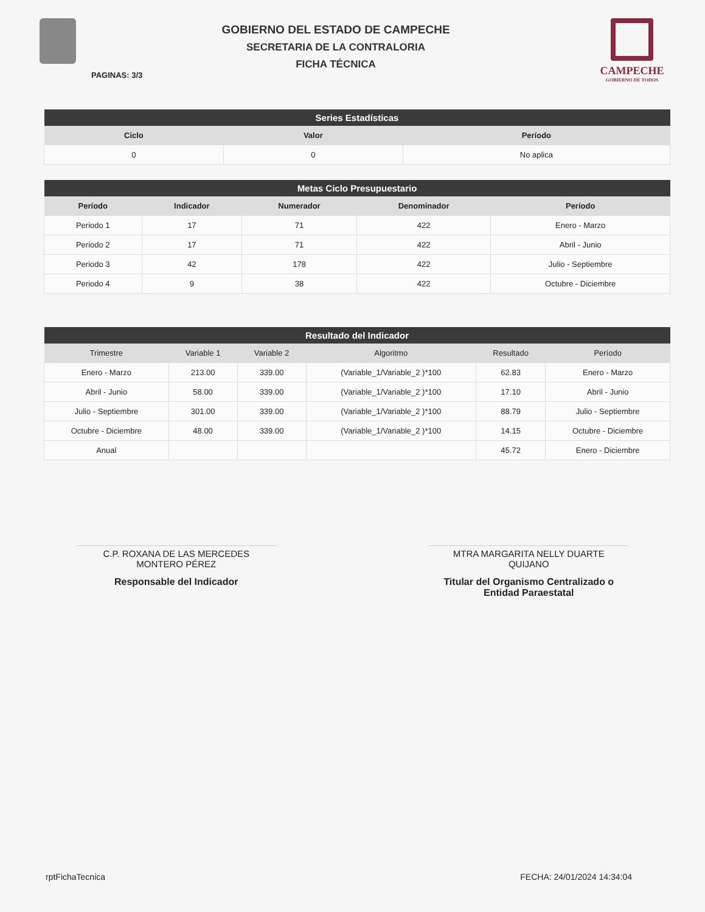GOBIERNO DEL ESTADO DE CAMPECHE
SECRETARIA DE LA CONTRALORIA
FICHA TÉCNICA
CAMPECHE
GOBIERNO DE TODOS
PAGINAS: 3/3
| Series Estadísticas | | |
| --- | --- | --- |
| Ciclo | Valor | Período |
| 0 | 0 | No aplica |
| Metas Ciclo Presupuestario | | | | |
| --- | --- | --- | --- | --- |
| Período | Indicador | Numerador | Denominador | Período |
| Periodo 1 | 17 | 71 | 422 | Enero - Marzo |
| Periodo 2 | 17 | 71 | 422 | Abril - Junio |
| Periodo 3 | 42 | 178 | 422 | Julio - Septiembre |
| Periodo 4 | 9 | 38 | 422 | Octubre - Diciembre |
| Resultado del Indicador | | | | | |
| --- | --- | --- | --- | --- | --- |
| Trimestre | Variable 1 | Variable 2 | Algoritmo | Resultado | Período |
| Enero - Marzo | 213.00 | 339.00 | (Variable_1/Variable_2 )*100 | 62.83 | Enero - Marzo |
| Abril - Junio | 58.00 | 339.00 | (Variable_1/Variable_2 )*100 | 17.10 | Abril - Junio |
| Julio - Septiembre | 301.00 | 339.00 | (Variable_1/Variable_2 )*100 | 88.79 | Julio - Septiembre |
| Octubre - Diciembre | 48.00 | 339.00 | (Variable_1/Variable_2 )*100 | 14.15 | Octubre - Diciembre |
| Anual | | | | 45.72 | Enero - Diciembre |
C.P. ROXANA DE LAS MERCEDES
MONTERO PÉREZ
Responsable del Indicador
MTRA MARGARITA NELLY DUARTE
QUIJANO
Titular del Organismo Centralizado o
Entidad Paraestatal
rptFichaTecnica FECHA: 24/01/2024 14:34:04